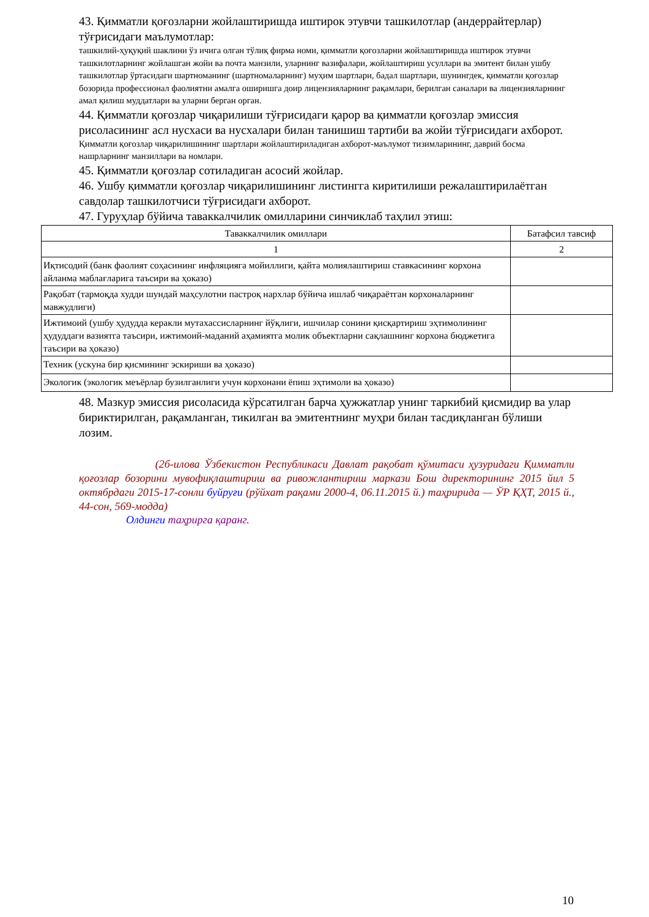43. Қимматли қоғозларни жойлаштиришда иштирок этувчи ташкилотлар (андеррайтерлар) тўғрисидаги маълумотлар:
ташкилий-ҳуқуқий шаклини ўз ичига олган тўлиқ фирма номи, қимматли қоғозларни жойлаштиришда иштирок этувчи ташкилотларнинг жойлашган жойи ва почта манзили, уларнинг вазифалари, жойлаштириш усуллари ва эмитент билан ушбу ташкилотлар ўртасидаги шартноманинг (шартномаларнинг) муҳим шартлари, бадал шартлари, шунингдек, қимматли қоғозлар бозорида профессионал фаолиятни амалга оширишга доир лицензияларнинг рақамлари, берилган саналари ва лицензияларнинг амал қилиш муддатлари ва уларни берган орган.
44. Қимматли қоғозлар чиқарилиши тўғрисидаги қарор ва қимматли қоғозлар эмиссия рисоласининг асл нусхаси ва нусхалари билан танишиш тартиби ва жойи тўғрисидаги ахборот.
Қимматли қоғозлар чиқарилишининг шартлари жойлаштириладиган ахборот-маълумот тизимларининг, даврий босма нашрларнинг манзиллари ва номлари.
45. Қимматли қоғозлар сотиладиган асосий жойлар.
46. Ушбу қимматли қоғозлар чиқарилишининг листингга киритилиши режалаштирилаётган савдолар ташкилотчиси тўғрисидаги ахборот.
47. Гуруҳлар бўйича таваккалчилик омилларини синчиклаб таҳлил этиш:
| Таваккалчилик омиллари | Батафсил тавсиф |
| --- | --- |
| 1 | 2 |
| Иқтисодий (банк фаолият соҳасининг инфляцияга мойиллиги, қайта молиялаштириш ставкасининг корхона айланма маблағларига таъсири ва ҳоказо) | |
| Рақобат (тармоқда худди шундай маҳсулотни пастроқ нархлар бўйича ишлаб чиқараётган корхоналарнинг мавжудлиги) | |
| Ижтимоий (ушбу ҳудудда керакли мутахассисларнинг йўқлиги, ишчилар сонини қисқартириш эҳтимолининг ҳудуддаги вазиятга таъсири, ижтимоий-маданий аҳамиятга молик объектларни сақлашнинг корхона бюджетига таъсири ва ҳоказо) | |
| Техник (ускуна бир қисмининг эскириши ва ҳоказо) | |
| Экологик (экологик меъёрлар бузилганлиги учун корхонани ёпиш эҳтимоли ва ҳоказо) | |
48. Мазкур эмиссия рисоласида кўрсатилган барча ҳужжатлар унинг таркибий қисмидир ва улар бириктирилган, рақамланган, тикилган ва эмитентнинг муҳри билан тасдиқланган бўлиши лозим.
(2б-илова Ўзбекистон Республикаси Давлат рақобат қўмитаси ҳузуридаги Қимматли қоғозлар бозорини мувофиқлаштириш ва ривожлантириш маркази Бош директорининг 2015 йил 5 октябрдаги 2015-17-сонли буйруғи (рўйхат рақами 2000-4, 06.11.2015 й.) таҳририда — ЎР ҚҲТ, 2015 й., 44-сон, 569-модда)
Олдинги таҳрирга қаранг.
10